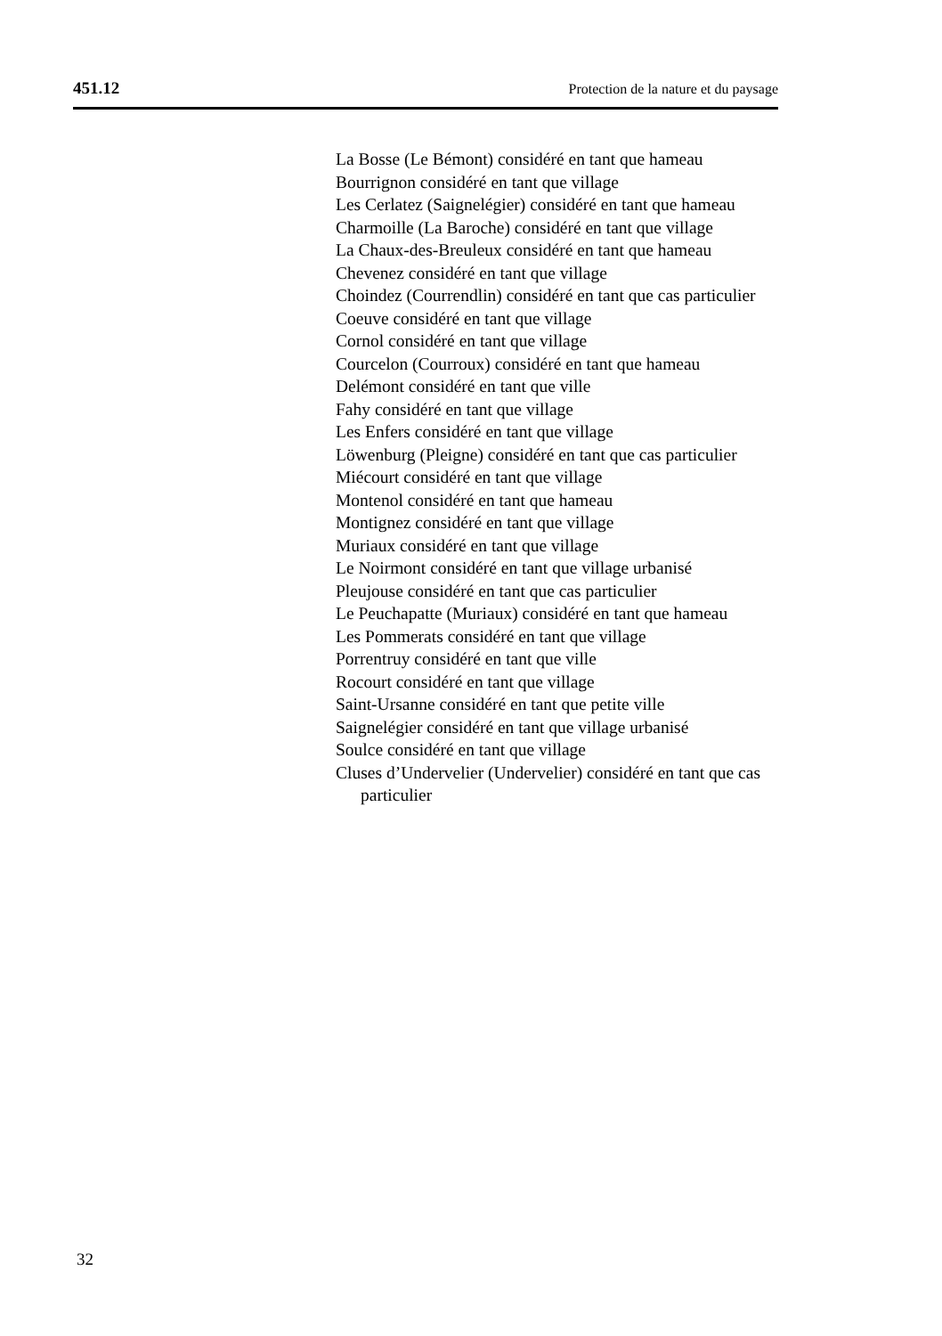451.12 Protection de la nature et du paysage
La Bosse (Le Bémont) considéré en tant que hameau
Bourrignon considéré en tant que village
Les Cerlatez (Saignelégier) considéré en tant que hameau
Charmoille (La Baroche) considéré en tant que village
La Chaux-des-Breuleux considéré en tant que hameau
Chevenez considéré en tant que village
Choindez (Courrendlin) considéré en tant que cas particulier
Coeuve considéré en tant que village
Cornol considéré en tant que village
Courcelon (Courroux) considéré en tant que hameau
Delémont considéré en tant que ville
Fahy considéré en tant que village
Les Enfers considéré en tant que village
Löwenburg (Pleigne) considéré en tant que cas particulier
Miécourt considéré en tant que village
Montenol considéré en tant que hameau
Montignez considéré en tant que village
Muriaux considéré en tant que village
Le Noirmont considéré en tant que village urbanisé
Pleujouse considéré en tant que cas particulier
Le Peuchapatte (Muriaux) considéré en tant que hameau
Les Pommerats considéré en tant que village
Porrentruy considéré en tant que ville
Rocourt considéré en tant que village
Saint-Ursanne considéré en tant que petite ville
Saignelégier considéré en tant que village urbanisé
Soulce considéré en tant que village
Cluses d’Undervelier (Undervelier) considéré en tant que cas particulier
32